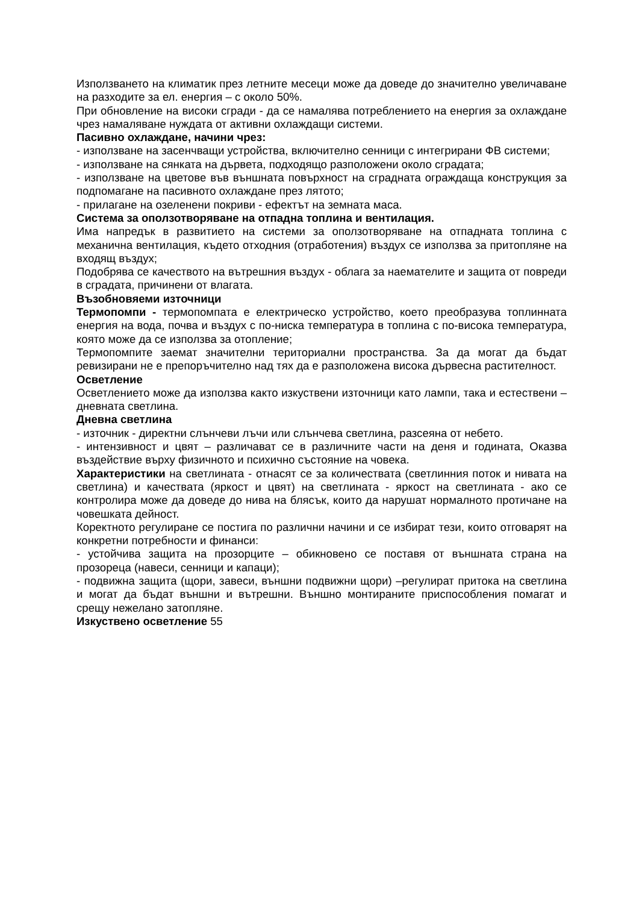Използването на климатик през летните месеци може да доведе до значително увеличаване на разходите за ел. енергия – с около 50%.
При обновление на високи сгради - да се намалява потреблението на енергия за охлаждане чрез намаляване нуждата от активни охлаждащи системи.
Пасивно охлаждане, начини чрез:
- използване на засенчващи устройства, включително сенници с интегрирани ФВ системи;
- използване на сянката на дървета, подходящо разположени около сградата;
- използване на цветове във външната повърхност на сградната ограждаща конструкция за подпомагане на пасивното охлаждане през лятото;
- прилагане на озеленени покриви - ефектът на земната маса.
Система за оползотворяване на отпадна топлина и вентилация.
Има напредък в развитието на системи за оползотворяване на отпадната топлина с механична вентилация, където отходния (отработения) въздух се използва за притопляне на входящ въздух;
Подобрява се качеството на вътрешния въздух - облага за наемателите и защита от повреди в сградата, причинени от влагата.
Възобновяеми източници
Термопомпи - термопомпата е електрическо устройство, което преобразува топлинната енергия на вода, почва и въздух с по-ниска температура в топлина с по-висока температура, която може да се използва за отопление;
Термопомпите заемат значителни териториални пространства. За да могат да бъдат ревизирани не е препоръчително над тях да е разположена висока дървесна растителност.
Осветление
Осветлението може да използва както изкуствени източници като лампи, така и естествени – дневната светлина.
Дневна светлина
- източник - директни слънчеви лъчи или слънчева светлина, разсеяна от небето.
- интензивност и цвят – различават се в различните части на деня и годината, Оказва въздействие върху физичното и психично състояние на човека.
Характеристики на светлината - отнасят се за количествата (светлинния поток и нивата на светлина) и качествата (яркост и цвят) на светлината - яркост на светлината - ако се контролира може да доведе до нива на блясък, които да нарушат нормалното протичане на човешката дейност.
Коректното регулиране се постига по различни начини и се избират тези, които отговарят на конкретни потребности и финанси:
- устойчива защита на прозорците – обикновено се поставя от външната страна на прозореца (навеси, сенници и капаци);
- подвижна защита (щори, завеси, външни подвижни щори) –регулират притока на светлина и могат да бъдат външни и вътрешни. Външно монтираните приспособления помагат и срещу нежелано затопляне.
Изкуствено осветление 55